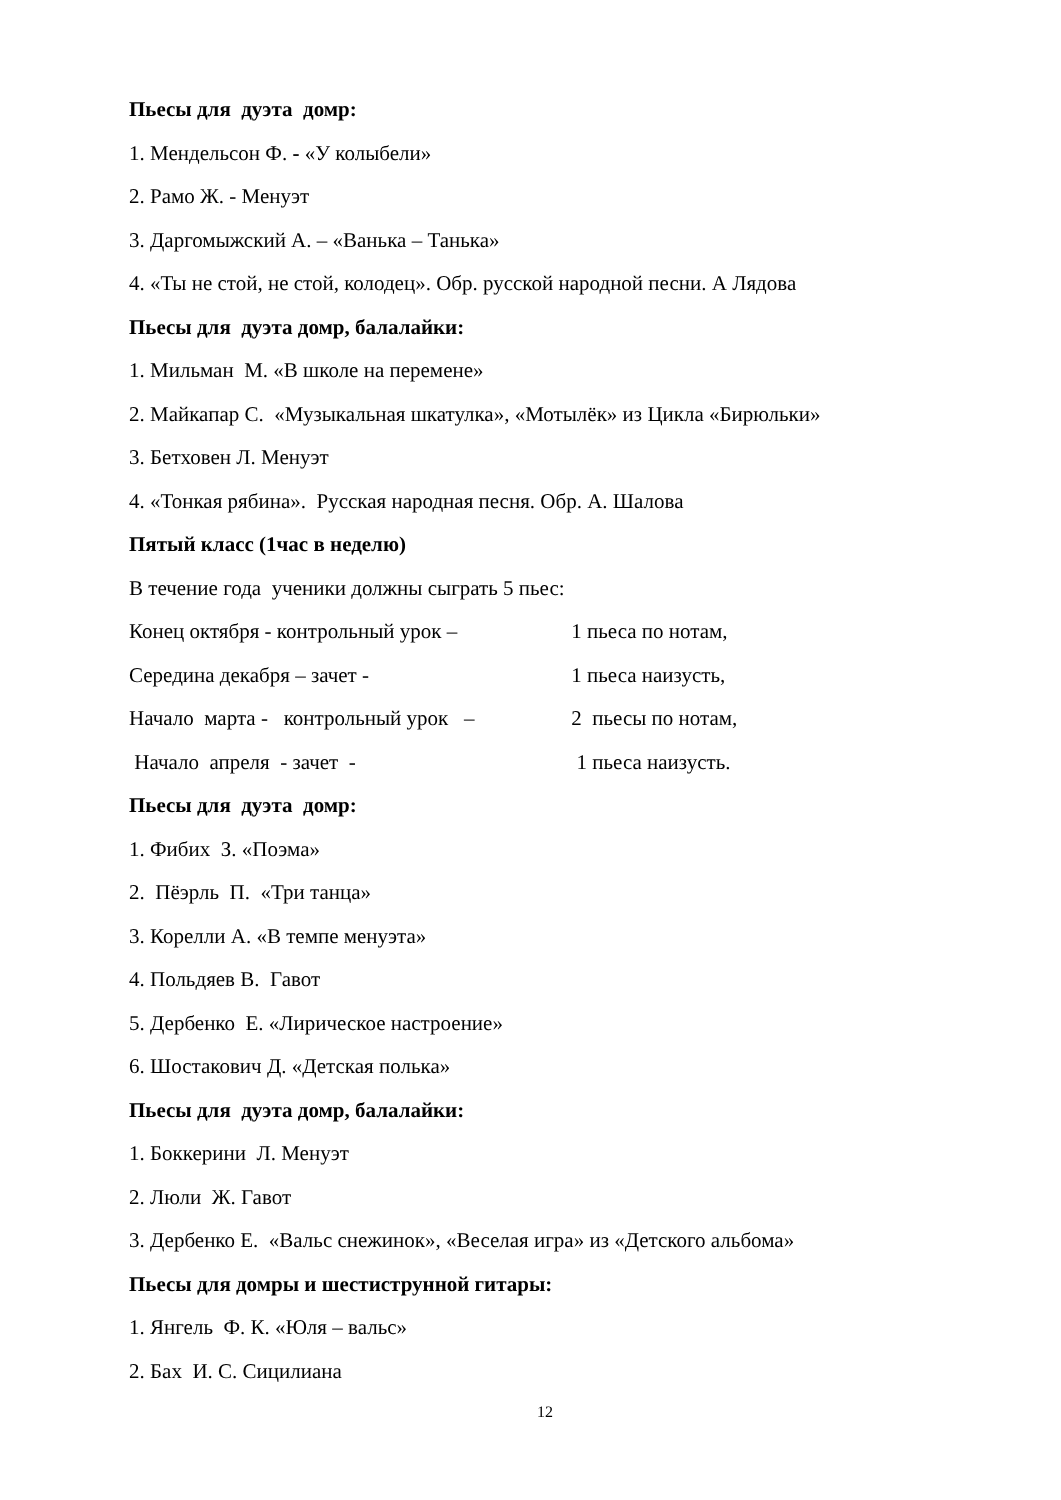Пьесы для дуэта домр:
1. Мендельсон Ф. - «У колыбели»
2. Рамо Ж. - Менуэт
3. Даргомыжский А. – «Ванька – Танька»
4. «Ты не стой, не стой, колодец». Обр. русской народной песни. А Лядова
Пьесы для дуэта домр, балалайки:
1. Мильман М. «В школе на перемене»
2. Майкапар С. «Музыкальная шкатулка», «Мотылёк» из Цикла «Бирюльки»
3. Бетховен Л. Менуэт
4. «Тонкая рябина». Русская народная песня. Обр. А. Шалова
Пятый класс (1час в неделю)
В течение года ученики должны сыграть 5 пьес:
Конец октября - контрольный урок – 1 пьеса по нотам,
Середина декабря – зачет - 1 пьеса наизусть,
Начало марта - контрольный урок – 2 пьесы по нотам,
Начало апреля - зачет - 1 пьеса наизусть.
Пьесы для дуэта домр:
1. Фибих З. «Поэма»
2. Пёэрль П. «Три танца»
3. Корелли А. «В темпе менуэта»
4. Польдяев В. Гавот
5. Дербенко Е. «Лирическое настроение»
6. Шостакович Д. «Детская полька»
Пьесы для дуэта домр, балалайки:
1. Боккерини Л. Менуэт
2. Люли Ж. Гавот
3. Дербенко Е. «Вальс снежинок», «Веселая игра» из «Детского альбома»
Пьесы для домры и шестиструнной гитары:
1. Янгель Ф. К. «Юля – вальс»
2. Бах И. С. Сицилиана
12